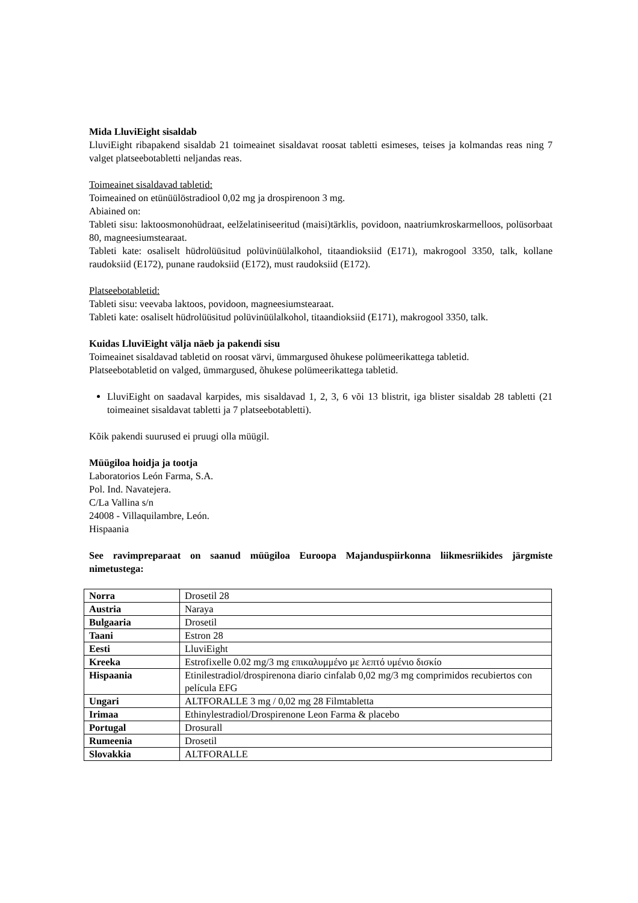Mida LluviEight sisaldab
LluviEight ribapakend sisaldab 21 toimeainet sisaldavat roosat tabletti esimeses, teises ja kolmandas reas ning 7 valget platseebotabletti neljandas reas.
Toimeainet sisaldavad tabletid:
Toimeained on etünüülöstradiool 0,02 mg ja drospirenoon 3 mg.
Abiained on:
Tableti sisu: laktoosmonohüdraat, eelželatiniseeritud (maisi)tärklis, povidoon, naatriumkroskarmelloos, polüsorbaat 80, magneesiumstearaat.
Tableti kate: osaliselt hüdrolüüsitud polüvinüülalkohol, titaandioksiid (E171), makrogool 3350, talk, kollane raudoksiid (E172), punane raudoksiid (E172), must raudoksiid (E172).
Platseebotabletid:
Tableti sisu: veevaba laktoos, povidoon, magneesiumstearaat.
Tableti kate: osaliselt hüdrolüüsitud polüvinüülalkohol, titaandioksiid (E171), makrogool 3350, talk.
Kuidas LluviEight välja näeb ja pakendi sisu
Toimeainet sisaldavad tabletid on roosat värvi, ümmargused õhukese polümeerikattega tabletid.
Platseebotabletid on valged, ümmargused, õhukese polümeerikattega tabletid.
LluviEight on saadaval karpides, mis sisaldavad 1, 2, 3, 6 või 13 blistrit, iga blister sisaldab 28 tabletti (21 toimeainet sisaldavat tabletti ja 7 platseebotabletti).
Kõik pakendi suurused ei pruugi olla müügil.
Müügiloa hoidja ja tootja
Laboratorios León Farma, S.A.
Pol. Ind. Navatejera.
C/La Vallina s/n
24008 - Villaquilambre, León.
Hispaania
See ravimpreparaat on saanud müügiloa Euroopa Majanduspiirkonna liikmesriikides järgmiste nimetustega:
| Norra | Drosetil 28 |
| Austria | Naraya |
| Bulgaaria | Drosetil |
| Taani | Estron 28 |
| Eesti | LluviEight |
| Kreeka | Estrofixelle 0.02 mg/3 mg επικαλυμμένο με λεπτό υμένιο δισκίο |
| Hispaania | Etinilestradiol/drospirenona diario cinfalab 0,02 mg/3 mg comprimidos recubiertos con película EFG |
| Ungari | ALTFORALLE 3 mg / 0,02 mg 28 Filmtabletta |
| Irimaa | Ethinylestradiol/Drospirenone Leon Farma & placebo |
| Portugal | Drosurall |
| Rumeenia | Drosetil |
| Slovakkia | ALTFORALLE |